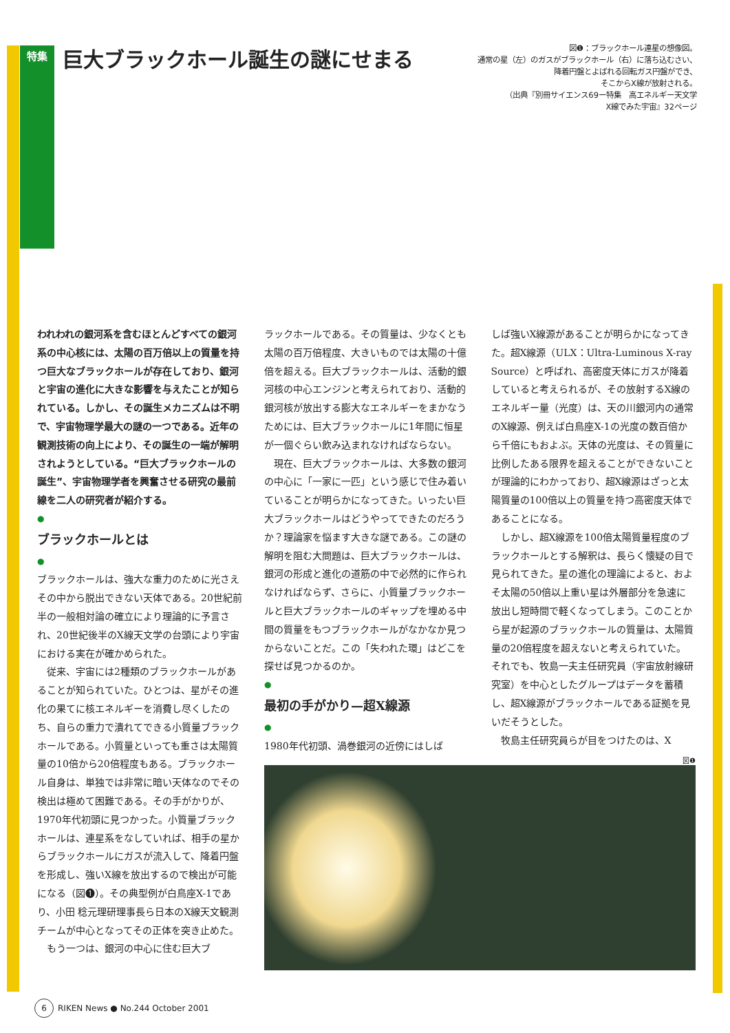特集
巨大ブラックホール誕生の謎にせまる
図❶：ブラックホール連星の想像図。
通常の星（左）のガスがブラックホール（右）に落ち込むさい、
降着円盤とよばれる回転ガス円盤ができ、
そこからX線が放射される。
（出典『別冊サイエンス69ー特集　高エネルギー天文学
X線でみた宇宙』32ページ
われわれの銀河系を含むほとんどすべての銀河系の中心核には、太陽の百万倍以上の質量を持つ巨大なブラックホールが存在しており、銀河と宇宙の進化に大きな影響を与えたことが知られている。しかし、その誕生メカニズムは不明で、宇宙物理学最大の謎の一つである。近年の観測技術の向上により、その誕生の一端が解明されようとしている。“巨大ブラックホールの誕生”、宇宙物理学者を興奮させる研究の最前線を二人の研究者が紹介する。
●
ブラックホールとは
●
ブラックホールは、強大な重力のために光さえその中から脱出できない天体である。20世紀前半の一般相対論の確立により理論的に予言され、20世紀後半のX線天文学の台頭により宇宙における実在が確かめられた。
従来、宇宙には2種類のブラックホールがあることが知られていた。ひとつは、星がその進化の果てに核エネルギーを消費し尽くしたのち、自らの重力で潰れてできる小質量ブラックホールである。小質量といっても重さは太陽質量の10倍から20倍程度もある。ブラックホール自身は、単独では非常に暗い天体なのでその検出は極めて困難である。その手がかりが、1970年代初頭に見つかった。小質量ブラックホールは、連星系をなしていれば、相手の星からブラックホールにガスが流入して、降着円盤を形成し、強いX線を放出するので検出が可能になる（図❶）。その典型例が白鳥座X-1であり、小田 稔元理研理事長ら日本のX線天文観測チームが中心となってその正体を突き止めた。
もう一つは、銀河の中心に住む巨大ブ
ラックホールである。その質量は、少なくとも太陽の百万倍程度、大きいものでは太陽の十億倍を超える。巨大ブラックホールは、活動的銀河核の中心エンジンと考えられており、活動的銀河核が放出する膨大なエネルギーをまかなうためには、巨大ブラックホールに1年間に恒星が一個ぐらい飲み込まれなければならない。
現在、巨大ブラックホールは、大多数の銀河の中心に「一家に一匹」という感じで住み着いていることが明らかになってきた。いったい巨大ブラックホールはどうやってできたのだろうか？理論家を悩ます大きな謎である。この謎の解明を阻む大問題は、巨大ブラックホールは、銀河の形成と進化の道筋の中で必然的に作られなければならず、さらに、小質量ブラックホールと巨大ブラックホールのギャップを埋める中間の質量をもつブラックホールがなかなか見つからないことだ。この「失われた環」はどこを探せば見つかるのか。
●
最初の手がかり—超X線源
●
1980年代初頭、渦巻銀河の近傍にはしば
しば強いX線源があることが明らかになってきた。超X線源（ULX：Ultra-Luminous X-ray Source）と呼ばれ、高密度天体にガスが降着していると考えられるが、その放射するX線のエネルギー量（光度）は、天の川銀河内の通常のX線源、例えば白鳥座X-1の光度の数百倍から千倍にもおよぶ。天体の光度は、その質量に比例したある限界を超えることができないことが理論的にわかっており、超X線源はざっと太陽質量の100倍以上の質量を持つ高密度天体であることになる。
しかし、超X線源を100倍太陽質量程度のブラックホールとする解釈は、長らく懐疑の目で見られてきた。星の進化の理論によると、およそ太陽の50倍以上重い星は外層部分を急速に放出し短時間で軽くなってしまう。このことから星が起源のブラックホールの質量は、太陽質量の20倍程度を超えないと考えられていた。それでも、牧島一夫主任研究員（宇宙放射線研究室）を中心としたグループはデータを蓄積し、超X線源がブラックホールである証拠を見いだそうとした。
牧島主任研究員らが目をつけたのは、X
図❶
6 RIKEN News ● No.244 October 2001